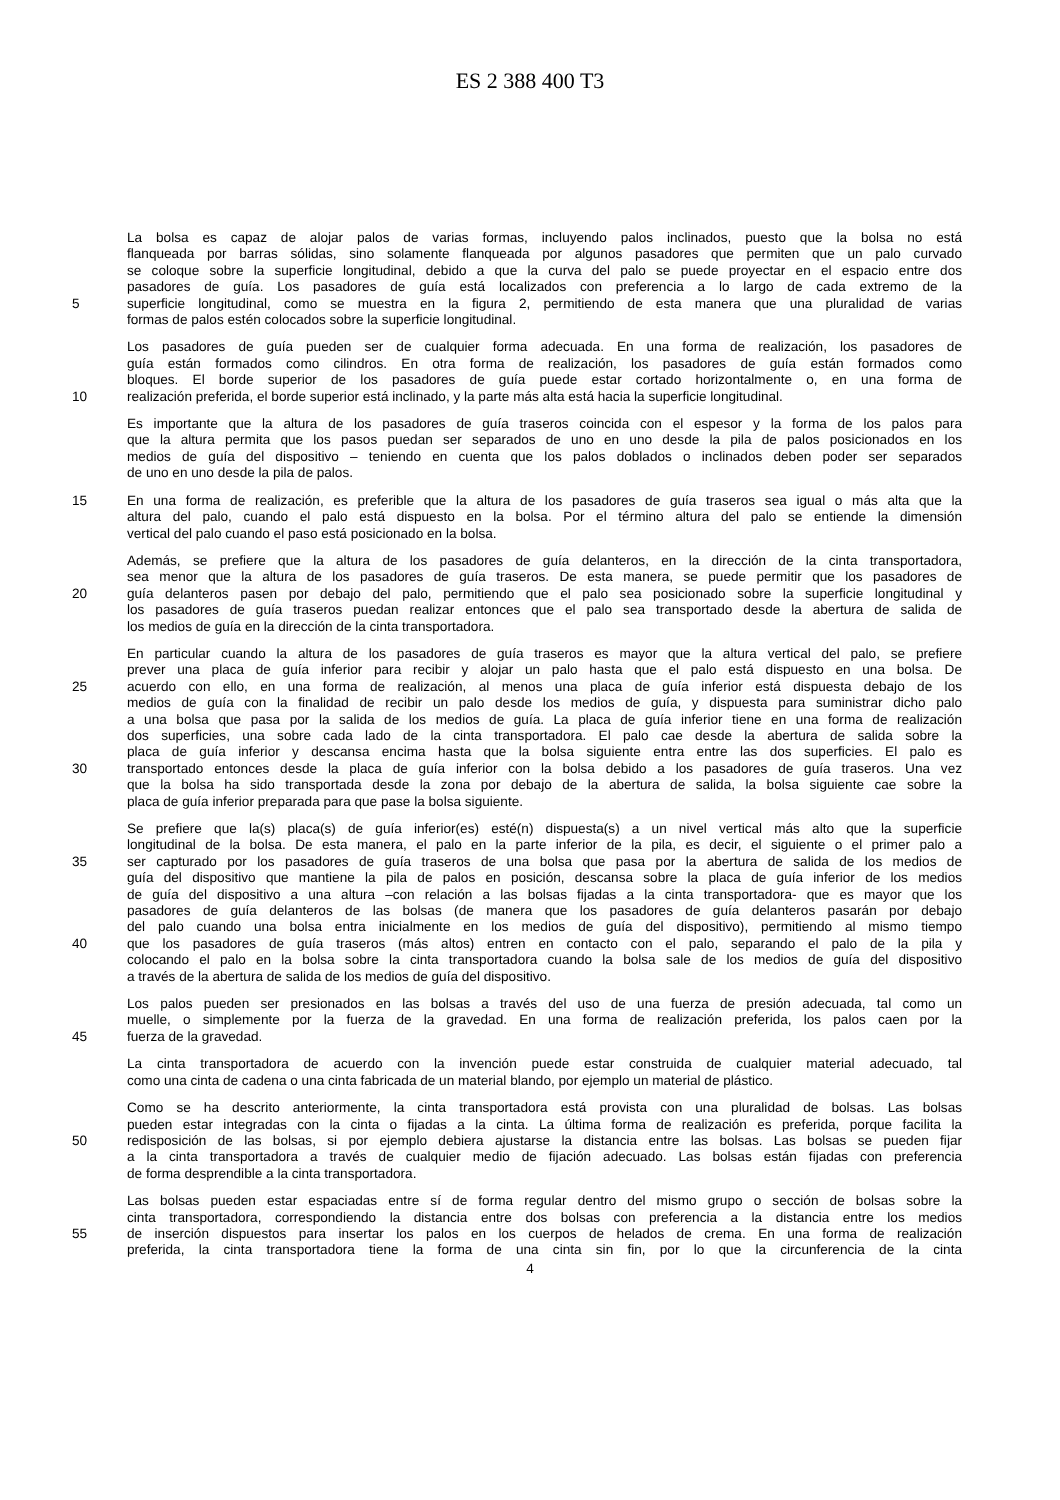ES 2 388 400 T3
La bolsa es capaz de alojar palos de varias formas, incluyendo palos inclinados, puesto que la bolsa no está
flanqueada por barras sólidas, sino solamente flanqueada por algunos pasadores que permiten que un palo curvado
se coloque sobre la superficie longitudinal, debido a que la curva del palo se puede proyectar en el espacio entre dos
pasadores de guía. Los pasadores de guía está localizados con preferencia a lo largo de cada extremo de la
5 superficie longitudinal, como se muestra en la figura 2, permitiendo de esta manera que una pluralidad de varias
formas de palos estén colocados sobre la superficie longitudinal.
Los pasadores de guía pueden ser de cualquier forma adecuada. En una forma de realización, los pasadores de
guía están formados como cilindros. En otra forma de realización, los pasadores de guía están formados como
bloques. El borde superior de los pasadores de guía puede estar cortado horizontalmente o, en una forma de
10 realización preferida, el borde superior está inclinado, y la parte más alta está hacia la superficie longitudinal.
Es importante que la altura de los pasadores de guía traseros coincida con el espesor y la forma de los palos para
que la altura permita que los pasos puedan ser separados de uno en uno desde la pila de palos posicionados en los
medios de guía del dispositivo – teniendo en cuenta que los palos doblados o inclinados deben poder ser separados
de uno en uno desde la pila de palos.
15 En una forma de realización, es preferible que la altura de los pasadores de guía traseros sea igual o más alta que la
altura del palo, cuando el palo está dispuesto en la bolsa. Por el término altura del palo se entiende la dimensión
vertical del palo cuando el paso está posicionado en la bolsa.
Además, se prefiere que la altura de los pasadores de guía delanteros, en la dirección de la cinta transportadora,
sea menor que la altura de los pasadores de guía traseros. De esta manera, se puede permitir que los pasadores de
20 guía delanteros pasen por debajo del palo, permitiendo que el palo sea posicionado sobre la superficie longitudinal y
los pasadores de guía traseros puedan realizar entonces que el palo sea transportado desde la abertura de salida de
los medios de guía en la dirección de la cinta transportadora.
En particular cuando la altura de los pasadores de guía traseros es mayor que la altura vertical del palo, se prefiere
prever una placa de guía inferior para recibir y alojar un palo hasta que el palo está dispuesto en una bolsa. De
25 acuerdo con ello, en una forma de realización, al menos una placa de guía inferior está dispuesta debajo de los
medios de guía con la finalidad de recibir un palo desde los medios de guía, y dispuesta para suministrar dicho palo
a una bolsa que pasa por la salida de los medios de guía. La placa de guía inferior tiene en una forma de realización
dos superficies, una sobre cada lado de la cinta transportadora. El palo cae desde la abertura de salida sobre la
placa de guía inferior y descansa encima hasta que la bolsa siguiente entra entre las dos superficies. El palo es
30 transportado entonces desde la placa de guía inferior con la bolsa debido a los pasadores de guía traseros. Una vez
que la bolsa ha sido transportada desde la zona por debajo de la abertura de salida, la bolsa siguiente cae sobre la
placa de guía inferior preparada para que pase la bolsa siguiente.
Se prefiere que la(s) placa(s) de guía inferior(es) esté(n) dispuesta(s) a un nivel vertical más alto que la superficie
longitudinal de la bolsa. De esta manera, el palo en la parte inferior de la pila, es decir, el siguiente o el primer palo a
35 ser capturado por los pasadores de guía traseros de una bolsa que pasa por la abertura de salida de los medios de
guía del dispositivo que mantiene la pila de palos en posición, descansa sobre la placa de guía inferior de los medios
de guía del dispositivo a una altura –con relación a las bolsas fijadas a la cinta transportadora- que es mayor que los
pasadores de guía delanteros de las bolsas (de manera que los pasadores de guía delanteros pasarán por debajo
del palo cuando una bolsa entra inicialmente en los medios de guía del dispositivo), permitiendo al mismo tiempo
40 que los pasadores de guía traseros (más altos) entren en contacto con el palo, separando el palo de la pila y
colocando el palo en la bolsa sobre la cinta transportadora cuando la bolsa sale de los medios de guía del dispositivo
a través de la abertura de salida de los medios de guía del dispositivo.
Los palos pueden ser presionados en las bolsas a través del uso de una fuerza de presión adecuada, tal como un
muelle, o simplemente por la fuerza de la gravedad. En una forma de realización preferida, los palos caen por la
45 fuerza de la gravedad.
La cinta transportadora de acuerdo con la invención puede estar construida de cualquier material adecuado, tal
como una cinta de cadena o una cinta fabricada de un material blando, por ejemplo un material de plástico.
Como se ha descrito anteriormente, la cinta transportadora está provista con una pluralidad de bolsas. Las bolsas
pueden estar integradas con la cinta o fijadas a la cinta. La última forma de realización es preferida, porque facilita la
50 redisposición de las bolsas, si por ejemplo debiera ajustarse la distancia entre las bolsas. Las bolsas se pueden fijar
a la cinta transportadora a través de cualquier medio de fijación adecuado. Las bolsas están fijadas con preferencia
de forma desprendible a la cinta transportadora.
Las bolsas pueden estar espaciadas entre sí de forma regular dentro del mismo grupo o sección de bolsas sobre la
cinta transportadora, correspondiendo la distancia entre dos bolsas con preferencia a la distancia entre los medios
55 de inserción dispuestos para insertar los palos en los cuerpos de helados de crema. En una forma de realización
preferida, la cinta transportadora tiene la forma de una cinta sin fin, por lo que la circunferencia de la cinta
4